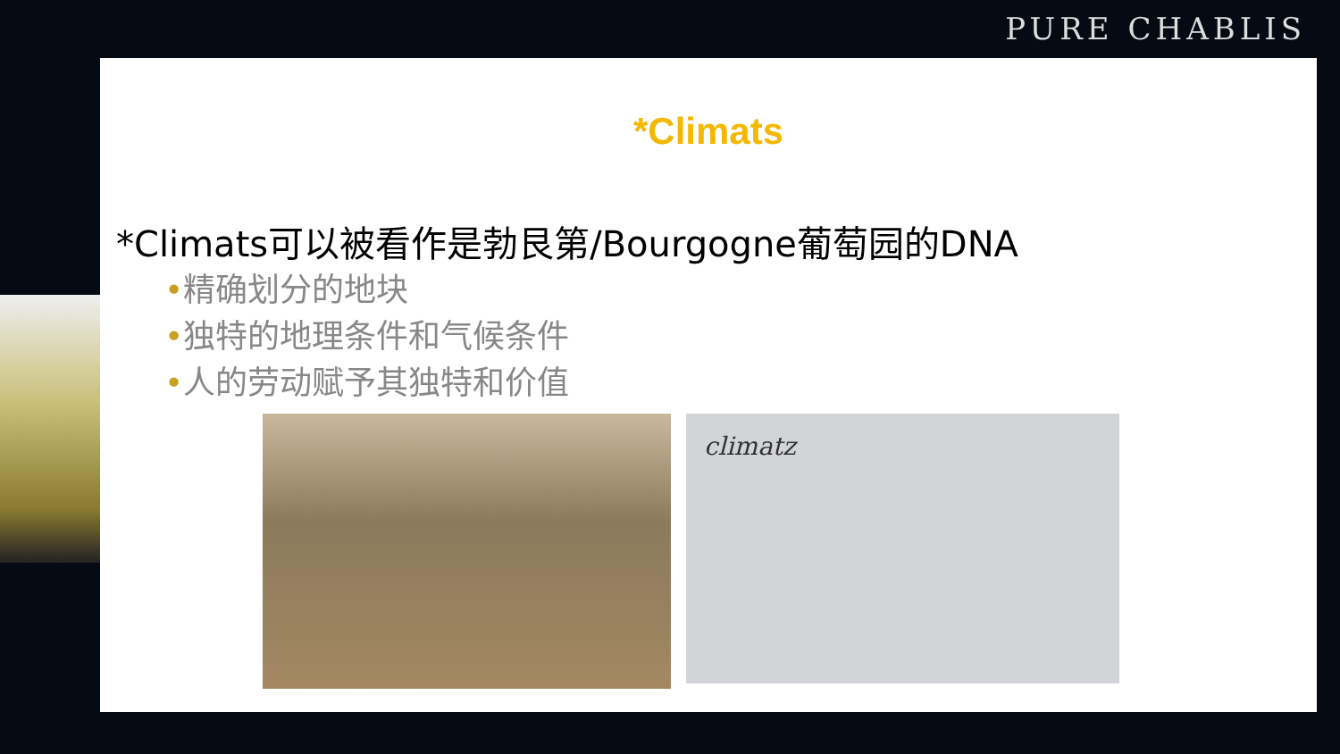PURE CHABLIS
*Climats
*Climats可以被看作是勃艮第/Bourgogne葡萄园的DNA
•精确划分的地块
•独特的地理条件和气候条件
•人的劳动赋予其独特和价值
climatz